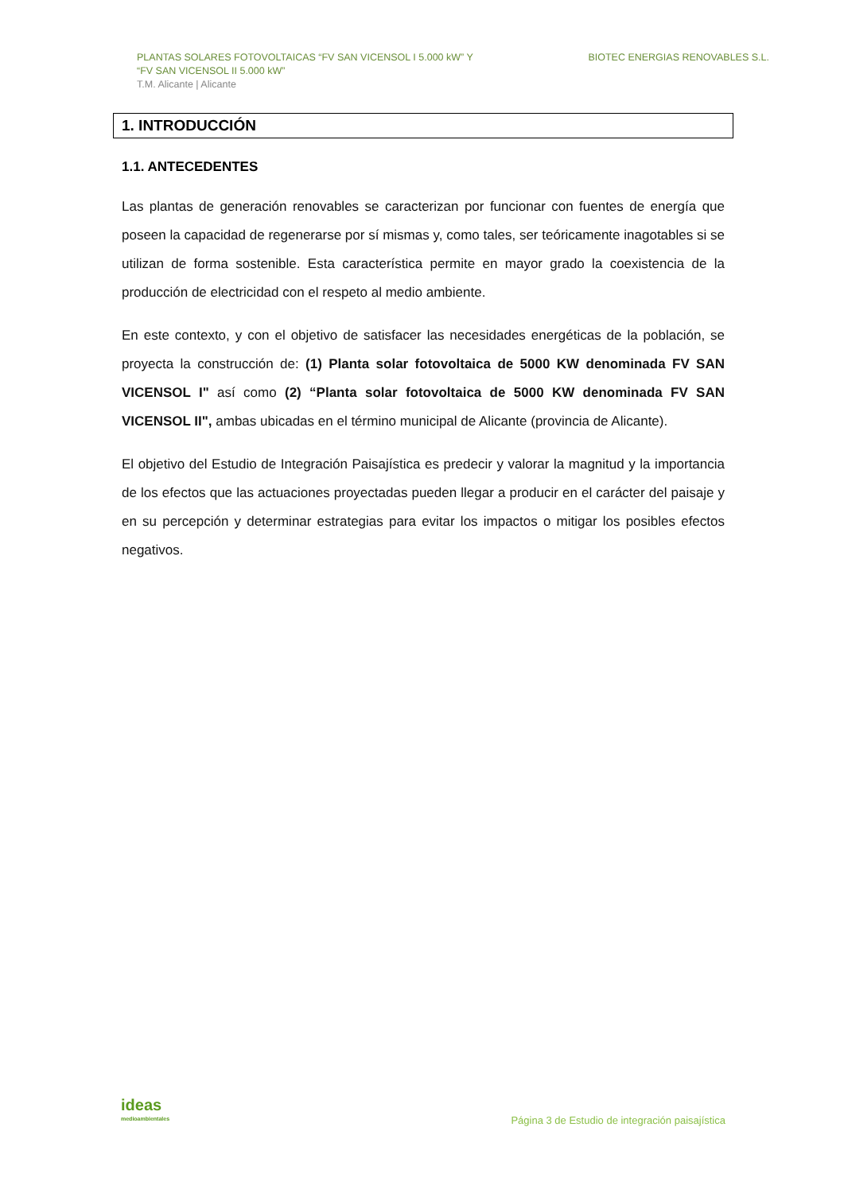PLANTAS SOLARES FOTOVOLTAICAS “FV SAN VICENSOL I 5.000 kW” Y
“FV SAN VICENSOL II 5.000 kW”
T.M. Alicante | Alicante
BIOTEC ENERGIAS RENOVABLES S.L.
1. INTRODUCCIÓN
1.1. ANTECEDENTES
Las plantas de generación renovables se caracterizan por funcionar con fuentes de energía que poseen la capacidad de regenerarse por sí mismas y, como tales, ser teóricamente inagotables si se utilizan de forma sostenible. Esta característica permite en mayor grado la coexistencia de la producción de electricidad con el respeto al medio ambiente.
En este contexto, y con el objetivo de satisfacer las necesidades energéticas de la población, se proyecta la construcción de: (1) Planta solar fotovoltaica de 5000 KW denominada FV SAN VICENSOL I" así como (2) “Planta solar fotovoltaica de 5000 KW denominada FV SAN VICENSOL II", ambas ubicadas en el término municipal de Alicante (provincia de Alicante).
El objetivo del Estudio de Integración Paisajística es predecir y valorar la magnitud y la importancia de los efectos que las actuaciones proyectadas pueden llegar a producir en el carácter del paisaje y en su percepción y determinar estrategias para evitar los impactos o mitigar los posibles efectos negativos.
ideas
medioambientales
Página 3 de Estudio de integración paisajística